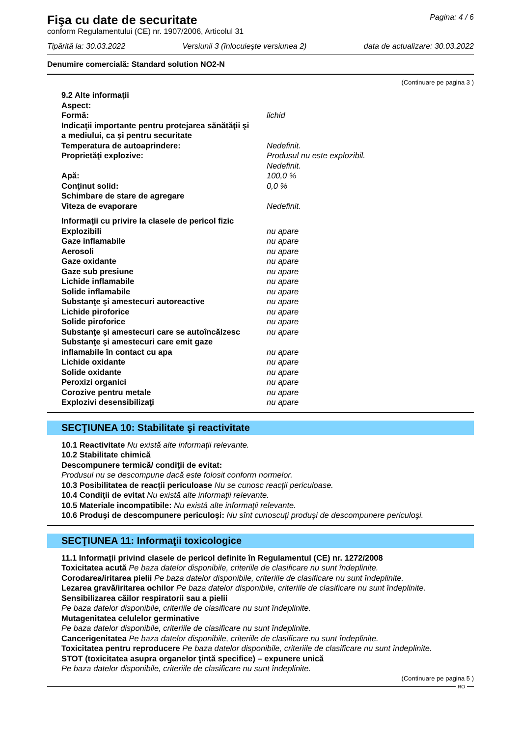Fişa cu date de securitate
conform Regulamentului (CE) nr. 1907/2006, Articolul 31
Pagina: 4 / 6
Tipărită la: 30.03.2022 Versiunii 3 (înlocuieşte versiunea 2) data de actualizare: 30.03.2022
Denumire comercială: Standard solution NO2-N
(Continuare pe pagina 3 )
| 9.2 Alte informaţii | |
| Aspect: | |
| Formă: | lichid |
| Indicaţii importante pentru protejarea sănătăţii şi a mediului, ca şi pentru securitate | |
| Temperatura de autoaprindere: | Nedefinit. |
| Proprietăţi explozive: | Produsul nu este explozibil. Nedefinit. |
| Apă: | 100,0 % |
| Conţinut solid: | 0,0 % |
| Schimbare de stare de agregare | |
| Viteza de evaporare | Nedefinit. |
| Informaţii cu privire la clasele de pericol fizic | |
| Explozibili | nu apare |
| Gaze inflamabile | nu apare |
| Aerosoli | nu apare |
| Gaze oxidante | nu apare |
| Gaze sub presiune | nu apare |
| Lichide inflamabile | nu apare |
| Solide inflamabile | nu apare |
| Substanţe şi amestecuri autoreactive | nu apare |
| Lichide piroforice | nu apare |
| Solide piroforice | nu apare |
| Substanţe şi amestecuri care se autoîncălzesc | nu apare |
| Substanţe şi amestecuri care emit gaze inflamabile în contact cu apa | nu apare |
| Lichide oxidante | nu apare |
| Solide oxidante | nu apare |
| Peroxizi organici | nu apare |
| Corozive pentru metale | nu apare |
| Explozivi desensibilizaţi | nu apare |
SECŢIUNEA 10: Stabilitate şi reactivitate
10.1 Reactivitate Nu există alte informaţii relevante.
10.2 Stabilitate chimică
Descompunere termică/ condiţii de evitat:
Produsul nu se descompune dacă este folosit conform normelor.
10.3 Posibilitatea de reacţii periculoase Nu se cunosc reacţii periculoase.
10.4 Condiţii de evitat Nu există alte informaţii relevante.
10.5 Materiale incompatibile: Nu există alte informaţii relevante.
10.6 Produşi de descompunere periculoşi: Nu sînt cunoscuţi produşi de descompunere periculoşi.
SECŢIUNEA 11: Informaţii toxicologice
11.1 Informaţii privind clasele de pericol definite în Regulamentul (CE) nr. 1272/2008
Toxicitatea acută Pe baza datelor disponibile, criteriile de clasificare nu sunt îndeplinite.
Corodarea/iritarea pielii Pe baza datelor disponibile, criteriile de clasificare nu sunt îndeplinite.
Lezarea gravă/iritarea ochilor Pe baza datelor disponibile, criteriile de clasificare nu sunt îndeplinite.
Sensibilizarea căilor respiratorii sau a pielii
Pe baza datelor disponibile, criteriile de clasificare nu sunt îndeplinite.
Mutagenitatea celulelor germinative
Pe baza datelor disponibile, criteriile de clasificare nu sunt îndeplinite.
Cancerigenitatea Pe baza datelor disponibile, criteriile de clasificare nu sunt îndeplinite.
Toxicitatea pentru reproducere Pe baza datelor disponibile, criteriile de clasificare nu sunt îndeplinite.
STOT (toxicitatea asupra organelor ţintă specifice) – expunere unică
Pe baza datelor disponibile, criteriile de clasificare nu sunt îndeplinite.
(Continuare pe pagina 5 )
RO